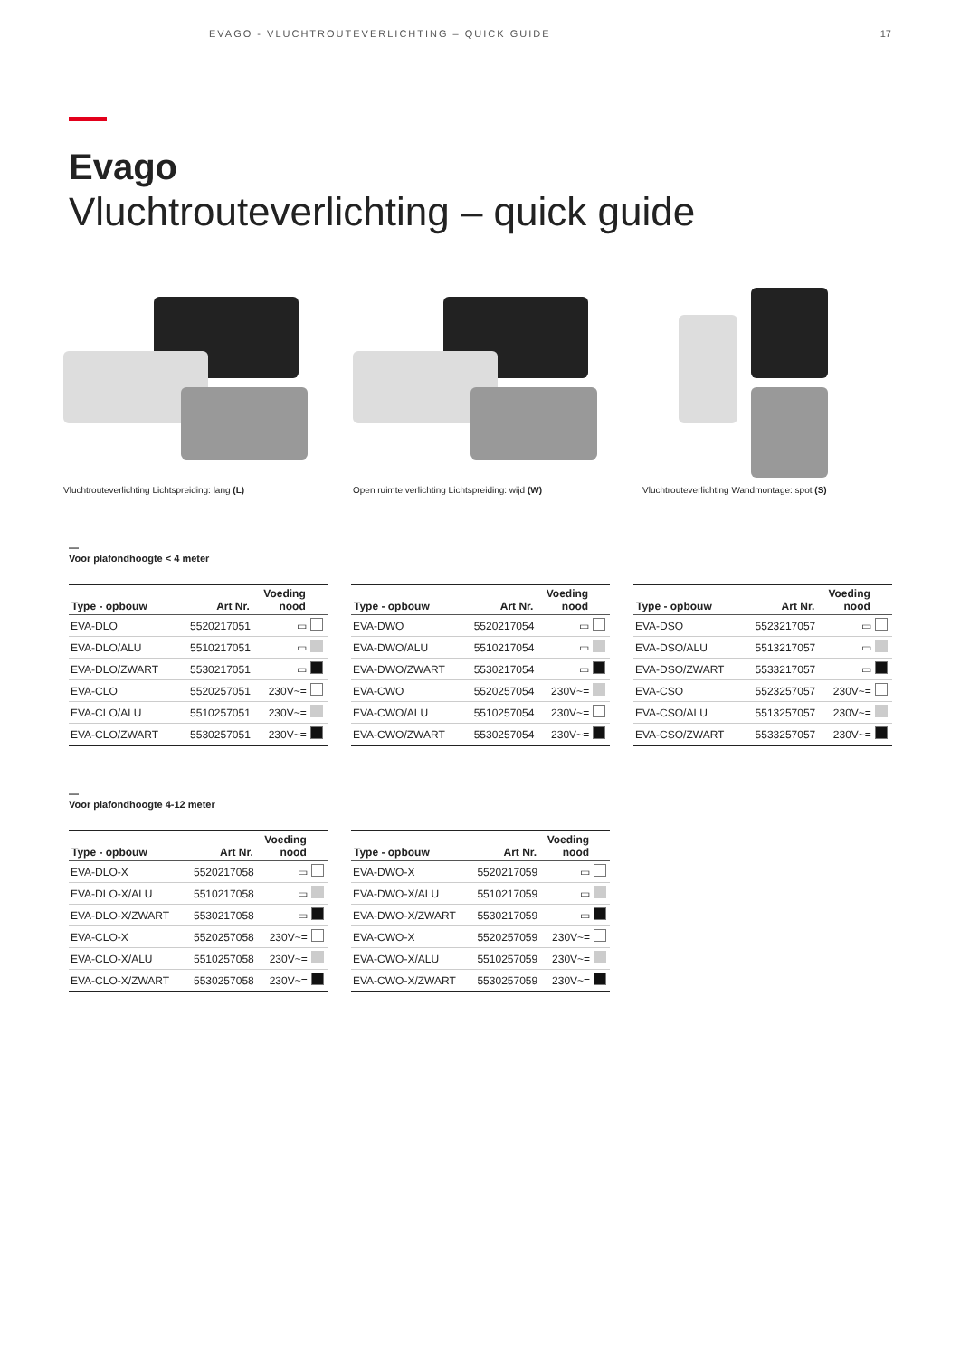EVAGO - VLUCHTROUTEVERLICHTING – QUICK GUIDE 17
Evago
Vluchtrouteverlichting – quick guide
Vluchtrouteverlichting Lichtspreiding: lang (L)
Open ruimte verlichting Lichtspreiding: wijd (W)
Vluchtrouteverlichting Wandmontage: spot (S)
—
Voor plafondhoogte < 4 meter
| Type - opbouw | Art Nr. | Voeding nood | |
| --- | --- | --- | --- |
| EVA-DLO | 5520217051 | ▭ | |
| EVA-DLO/ALU | 5510217051 | ▭ | |
| EVA-DLO/ZWART | 5530217051 | ▭ | |
| EVA-CLO | 5520257051 | 230V~= | |
| EVA-CLO/ALU | 5510257051 | 230V~= | |
| EVA-CLO/ZWART | 5530257051 | 230V~= | |
| Type - opbouw | Art Nr. | Voeding nood | |
| --- | --- | --- | --- |
| EVA-DWO | 5520217054 | ▭ | |
| EVA-DWO/ALU | 5510217054 | ▭ | |
| EVA-DWO/ZWART | 5530217054 | ▭ | |
| EVA-CWO | 5520257054 | 230V~= | |
| EVA-CWO/ALU | 5510257054 | 230V~= | |
| EVA-CWO/ZWART | 5530257054 | 230V~= | |
| Type - opbouw | Art Nr. | Voeding nood | |
| --- | --- | --- | --- |
| EVA-DSO | 5523217057 | ▭ | |
| EVA-DSO/ALU | 5513217057 | ▭ | |
| EVA-DSO/ZWART | 5533217057 | ▭ | |
| EVA-CSO | 5523257057 | 230V~= | |
| EVA-CSO/ALU | 5513257057 | 230V~= | |
| EVA-CSO/ZWART | 5533257057 | 230V~= | |
—
Voor plafondhoogte 4-12 meter
| Type - opbouw | Art Nr. | Voeding nood | |
| --- | --- | --- | --- |
| EVA-DLO-X | 5520217058 | ▭ | |
| EVA-DLO-X/ALU | 5510217058 | ▭ | |
| EVA-DLO-X/ZWART | 5530217058 | ▭ | |
| EVA-CLO-X | 5520257058 | 230V~= | |
| EVA-CLO-X/ALU | 5510257058 | 230V~= | |
| EVA-CLO-X/ZWART | 5530257058 | 230V~= | |
| Type - opbouw | Art Nr. | Voeding nood | |
| --- | --- | --- | --- |
| EVA-DWO-X | 5520217059 | ▭ | |
| EVA-DWO-X/ALU | 5510217059 | ▭ | |
| EVA-DWO-X/ZWART | 5530217059 | ▭ | |
| EVA-CWO-X | 5520257059 | 230V~= | |
| EVA-CWO-X/ALU | 5510257059 | 230V~= | |
| EVA-CWO-X/ZWART | 5530257059 | 230V~= | |